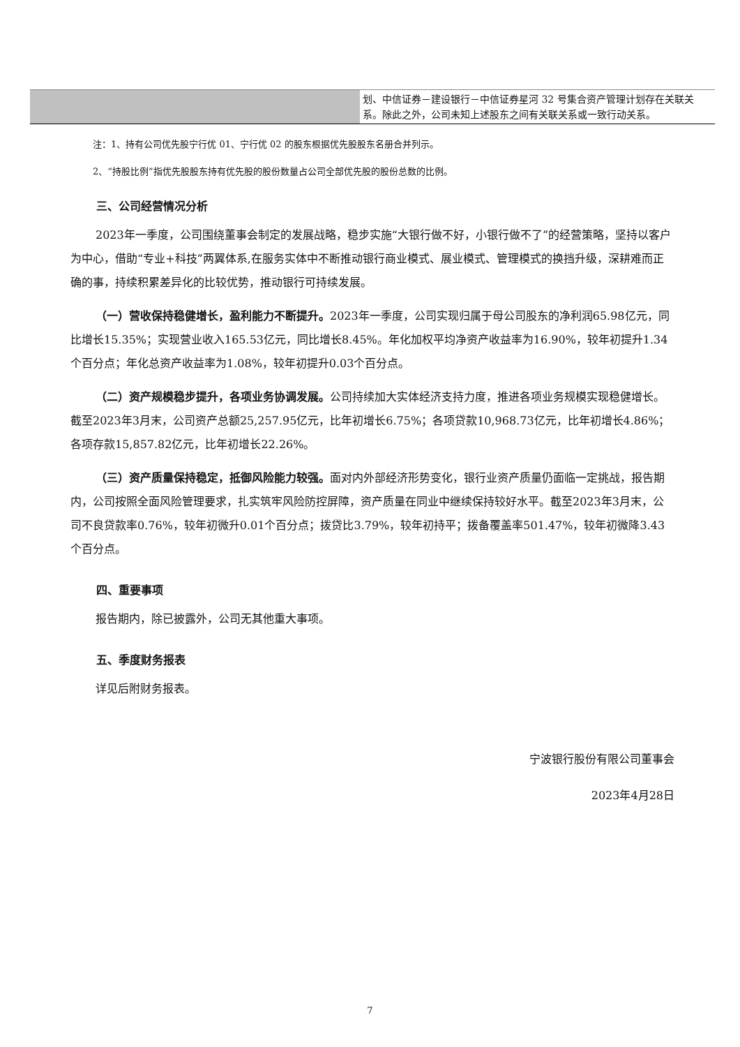| | 划、中信证券－建设银行－中信证券星河 32 号集合资产管理计划存在关联关系。除此之外，公司未知上述股东之间有关联关系或一致行动关系。 |
注：1、持有公司优先股宁行优 01、宁行优 02 的股东根据优先股股东名册合并列示。
2、“持股比例”指优先股股东持有优先股的股份数量占公司全部优先股的股份总数的比例。
三、公司经营情况分析
2023年一季度，公司围绕董事会制定的发展战略，稳步实施“大银行做不好，小银行做不了”的经营策略，坚持以客户为中心，借助“专业+科技”两翼体系,在服务实体中不断推动银行商业模式、展业模式、管理模式的换挡升级，深耕难而正确的事，持续积累差异化的比较优势，推动银行可持续发展。
（一）营收保持稳健增长，盈利能力不断提升。2023年一季度，公司实现归属于母公司股东的净利润65.98亿元，同比增长15.35%；实现营业收入165.53亿元，同比增长8.45%。年化加权平均净资产收益率为16.90%，较年初提升1.34个百分点；年化总资产收益率为1.08%，较年初提升0.03个百分点。
（二）资产规模稳步提升，各项业务协调发展。公司持续加大实体经济支持力度，推进各项业务规模实现稳健增长。截至2023年3月末，公司资产总额25,257.95亿元，比年初增长6.75%；各项贷款10,968.73亿元，比年初增长4.86%；各项存款15,857.82亿元，比年初增长22.26%。
（三）资产质量保持稳定，抵御风险能力较强。面对内外部经济形势变化，银行业资产质量仍面临一定挑战，报告期内，公司按照全面风险管理要求，扎实筑牢风险防控屏障，资产质量在同业中继续保持较好水平。截至2023年3月末，公司不良贷款率0.76%，较年初微升0.01个百分点；拨贷比3.79%，较年初持平；拨备覆盖率501.47%，较年初微降3.43个百分点。
四、重要事项
报告期内，除已披露外，公司无其他重大事项。
五、季度财务报表
详见后附财务报表。
宁波银行股份有限公司董事会
2023年4月28日
7